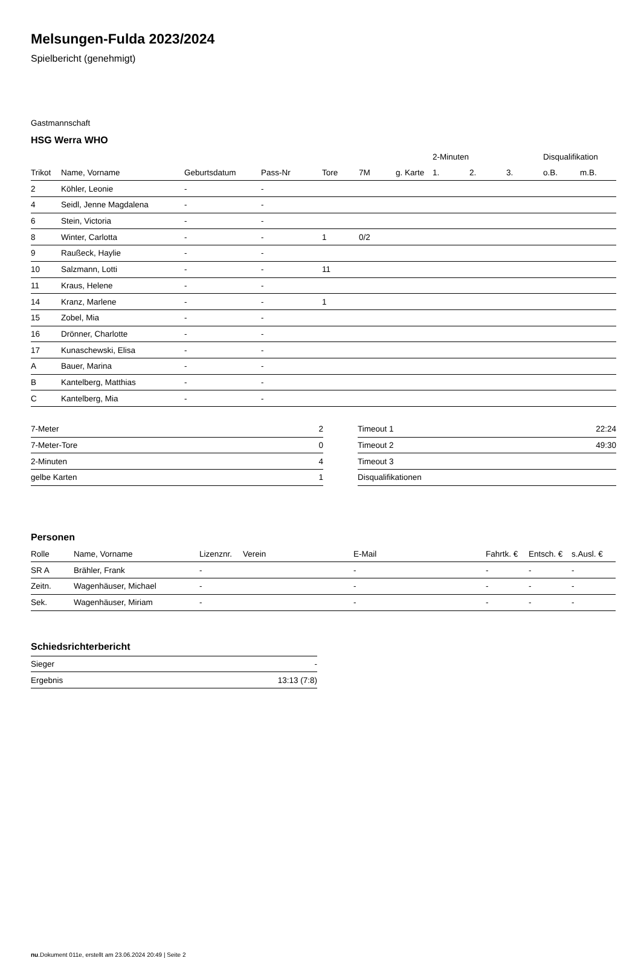Melsungen-Fulda 2023/2024
Spielbericht (genehmigt)
Gastmannschaft
HSG Werra WHO
| | | | | | | | 2-Minuten | | | Disqualifikation | |
| --- | --- | --- | --- | --- | --- | --- | --- | --- | --- | --- | --- |
| Trikot | Name, Vorname | Geburtsdatum | Pass-Nr | Tore | 7M | g. Karte | 1. | 2. | 3. | o.B. | m.B. |
| 2 | Köhler, Leonie | - | - | | | | | | | | |
| 4 | Seidl, Jenne Magdalena | - | - | | | | | | | | |
| 6 | Stein, Victoria | - | - | | | | | | | | |
| 8 | Winter, Carlotta | - | - | 1 | 0/2 | | | | | | |
| 9 | Raußeck, Haylie | - | - | | | | | | | | |
| 10 | Salzmann, Lotti | - | - | 11 | | | | | | | |
| 11 | Kraus, Helene | - | - | | | | | | | | |
| 14 | Kranz, Marlene | - | - | 1 | | | | | | | |
| 15 | Zobel, Mia | - | - | | | | | | | | |
| 16 | Drönner, Charlotte | - | - | | | | | | | | |
| 17 | Kunaschewski, Elisa | - | - | | | | | | | | |
| A | Bauer, Marina | - | - | | | | | | | | |
| B | Kantelberg, Matthias | - | - | | | | | | | | |
| C | Kantelberg, Mia | - | - | | | | | | | | |
| 7-Meter | 2 |
| 7-Meter-Tore | 0 |
| 2-Minuten | 4 |
| gelbe Karten | 1 |
| Timeout 1 | 22:24 |
| Timeout 2 | 49:30 |
| Timeout 3 | |
| Disqualifikationen | |
Personen
| Rolle | Name, Vorname | Lizenznr. | Verein | E-Mail | Fahrtk. € | Entsch. € | s.Ausl. € |
| --- | --- | --- | --- | --- | --- | --- | --- |
| SR A | Brähler, Frank | - | | - | - | - | - |
| Zeitn. | Wagenhäuser, Michael | - | | - | - | - | - |
| Sek. | Wagenhäuser, Miriam | - | | - | - | - | - |
Schiedsrichterbericht
| Sieger | - |
| Ergebnis | 13:13 (7:8) |
nu.Dokument 011e, erstellt am 23.06.2024 20:49 | Seite 2